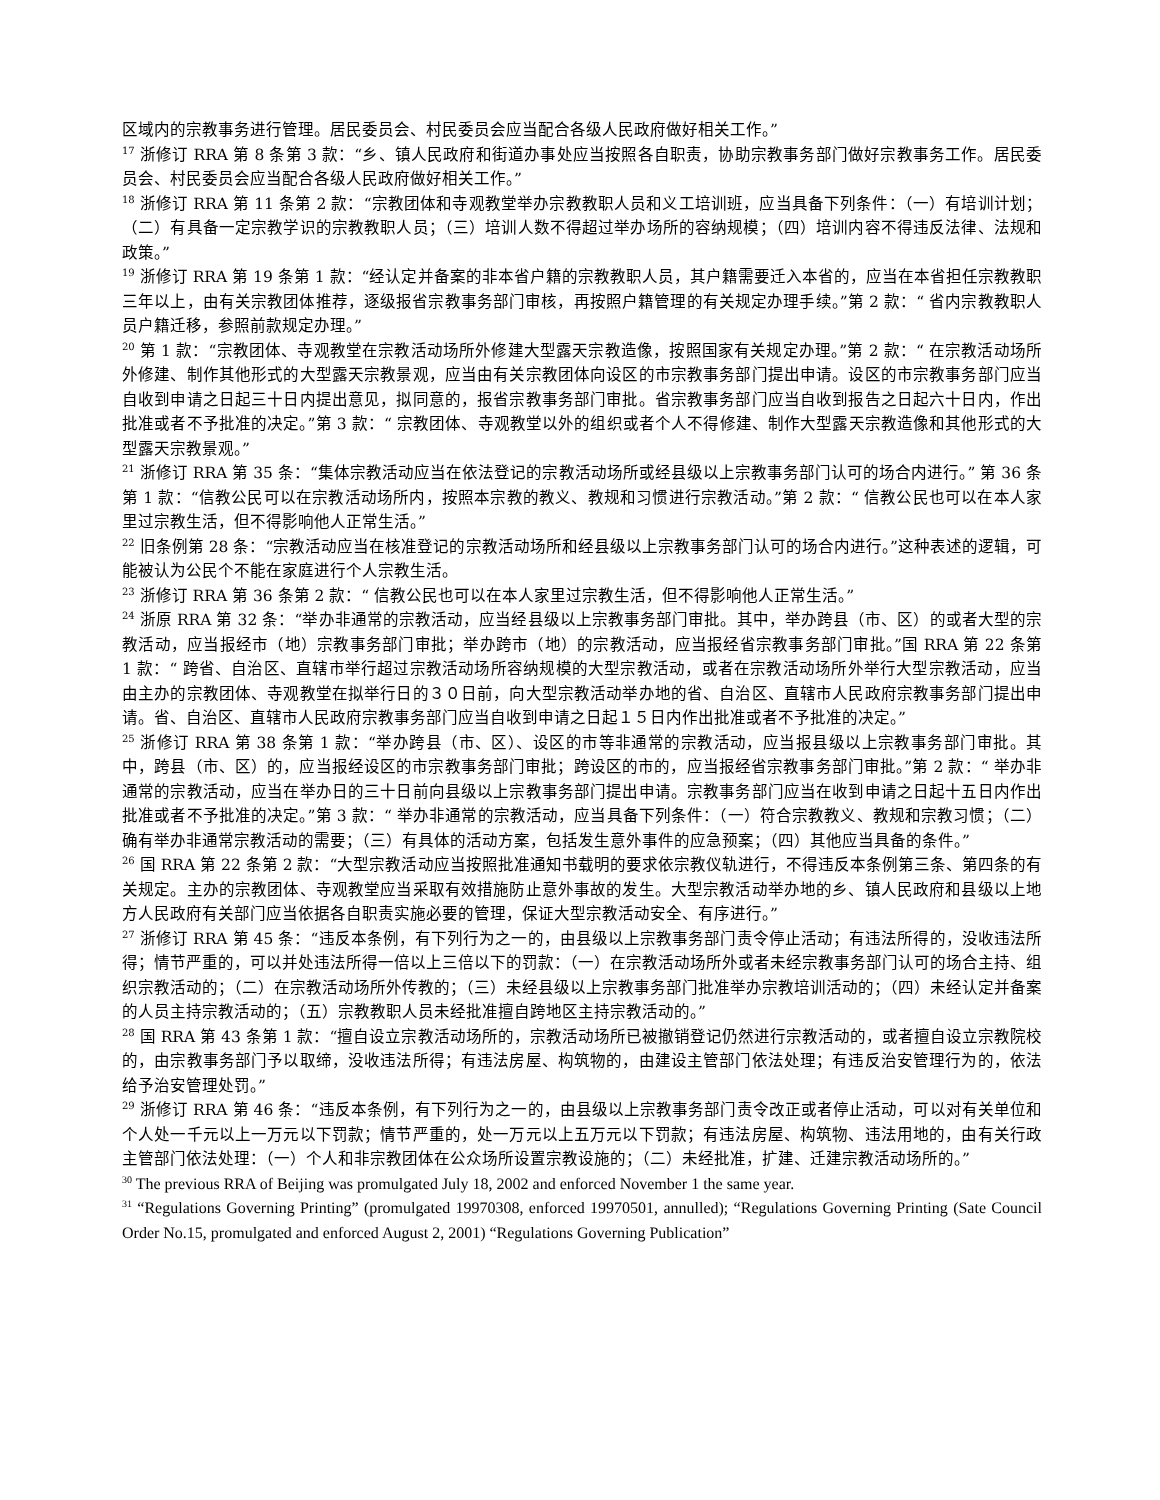区域内的宗教事务进行管理。居民委员会、村民委员会应当配合各级人民政府做好相关工作。”
<sup>17</sup> 浙修订 RRA 第 8 条第 3 款：“乡、镇人民政府和街道办事处应当按照各自职责，协助宗教事务部门做好宗教事务工作。居民委员会、村民委员会应当配合各级人民政府做好相关工作。”
<sup>18</sup> 浙修订 RRA 第 11 条第 2 款：“宗教团体和寺观教堂举办宗教教职人员和义工培训班，应当具备下列条件：（一）有培训计划；（二）有具备一定宗教学识的宗教教职人员；（三）培训人数不得超过举办场所的容纳规模；（四）培训内容不得违反法律、法规和政策。”
<sup>19</sup> 浙修订 RRA 第 19 条第 1 款：“经认定并备案的非本省户籍的宗教教职人员，其户籍需要迁入本省的，应当在本省担任宗教教职三年以上，由有关宗教团体推荐，逐级报省宗教事务部门审核，再按照户籍管理的有关规定办理手续。”第 2 款：“ 省内宗教教职人员户籍迁移，参照前款规定办理。”
<sup>20</sup> 第 1 款：“宗教团体、寺观教堂在宗教活动场所外修建大型露天宗教造像，按照国家有关规定办理。”第 2 款：“ 在宗教活动场所外修建、制作其他形式的大型露天宗教景观，应当由有关宗教团体向设区的市宗教事务部门提出申请。设区的市宗教事务部门应当自收到申请之日起三十日内提出意见，拟同意的，报省宗教事务部门审批。省宗教事务部门应当自收到报告之日起六十日内，作出批准或者不予批准的决定。”第 3 款：“ 宗教团体、寺观教堂以外的组织或者个人不得修建、制作大型露天宗教造像和其他形式的大型露天宗教景观。”
<sup>21</sup> 浙修订 RRA 第 35 条：“集体宗教活动应当在依法登记的宗教活动场所或经县级以上宗教事务部门认可的场合内进行。” 第 36 条第 1 款：“信教公民可以在宗教活动场所内，按照本宗教的教义、教规和习惯进行宗教活动。”第 2 款：“ 信教公民也可以在本人家里过宗教生活，但不得影响他人正常生活。”
<sup>22</sup> 旧条例第 28 条：“宗教活动应当在核准登记的宗教活动场所和经县级以上宗教事务部门认可的场合内进行。”这种表述的逻辑，可能被认为公民个不能在家庭进行个人宗教生活。
<sup>23</sup> 浙修订 RRA 第 36 条第 2 款：“ 信教公民也可以在本人家里过宗教生活，但不得影响他人正常生活。”
<sup>24</sup> 浙原 RRA 第 32 条：“举办非通常的宗教活动，应当经县级以上宗教事务部门审批。其中，举办跨县（市、区）的或者大型的宗教活动，应当报经市（地）宗教事务部门审批；举办跨市（地）的宗教活动，应当报经省宗教事务部门审批。”国 RRA 第 22 条第 1 款：“ 跨省、自治区、直辖市举行超过宗教活动场所容纳规模的大型宗教活动，或者在宗教活动场所外举行大型宗教活动，应当由主办的宗教团体、寺观教堂在拟举行日的３０日前，向大型宗教活动举办地的省、自治区、直辖市人民政府宗教事务部门提出申请。省、自治区、直辖市人民政府宗教事务部门应当自收到申请之日起１５日内作出批准或者不予批准的决定。”
<sup>25</sup> 浙修订 RRA 第 38 条第 1 款：“举办跨县（市、区）、设区的市等非通常的宗教活动，应当报县级以上宗教事务部门审批。其中，跨县（市、区）的，应当报经设区的市宗教事务部门审批；跨设区的市的，应当报经省宗教事务部门审批。”第 2 款：“ 举办非通常的宗教活动，应当在举办日的三十日前向县级以上宗教事务部门提出申请。宗教事务部门应当在收到申请之日起十五日内作出批准或者不予批准的决定。”第 3 款：“ 举办非通常的宗教活动，应当具备下列条件：（一）符合宗教教义、教规和宗教习惯；（二）确有举办非通常宗教活动的需要；（三）有具体的活动方案，包括发生意外事件的应急预案；（四）其他应当具备的条件。”
<sup>26</sup> 国 RRA 第 22 条第 2 款：“大型宗教活动应当按照批准通知书载明的要求依宗教仪轨进行，不得违反本条例第三条、第四条的有关规定。主办的宗教团体、寺观教堂应当采取有效措施防止意外事故的发生。大型宗教活动举办地的乡、镇人民政府和县级以上地方人民政府有关部门应当依据各自职责实施必要的管理，保证大型宗教活动安全、有序进行。”
<sup>27</sup> 浙修订 RRA 第 45 条：“违反本条例，有下列行为之一的，由县级以上宗教事务部门责令停止活动；有违法所得的，没收违法所得；情节严重的，可以并处违法所得一倍以上三倍以下的罚款：（一）在宗教活动场所外或者未经宗教事务部门认可的场合主持、组织宗教活动的；（二）在宗教活动场所外传教的；（三）未经县级以上宗教事务部门批准举办宗教培训活动的；（四）未经认定并备案的人员主持宗教活动的；（五）宗教教职人员未经批准擅自跨地区主持宗教活动的。”
<sup>28</sup> 国 RRA 第 43 条第 1 款：“擅自设立宗教活动场所的，宗教活动场所已被撤销登记仍然进行宗教活动的，或者擅自设立宗教院校的，由宗教事务部门予以取缔，没收违法所得；有违法房屋、构筑物的，由建设主管部门依法处理；有违反治安管理行为的，依法给予治安管理处罚。”
<sup>29</sup> 浙修订 RRA 第 46 条：“违反本条例，有下列行为之一的，由县级以上宗教事务部门责令改正或者停止活动，可以对有关单位和个人处一千元以上一万元以下罚款；情节严重的，处一万元以上五万元以下罚款；有违法房屋、构筑物、违法用地的，由有关行政主管部门依法处理：（一）个人和非宗教团体在公众场所设置宗教设施的；（二）未经批准，扩建、迁建宗教活动场所的。”
<sup>30</sup> The previous RRA of Beijing was promulgated July 18, 2002 and enforced November 1 the same year.
<sup>31</sup> “Regulations Governing Printing” (promulgated 19970308, enforced 19970501, annulled); “Regulations Governing Printing (Sate Council Order No.15, promulgated and enforced August 2, 2001) “Regulations Governing Publication”